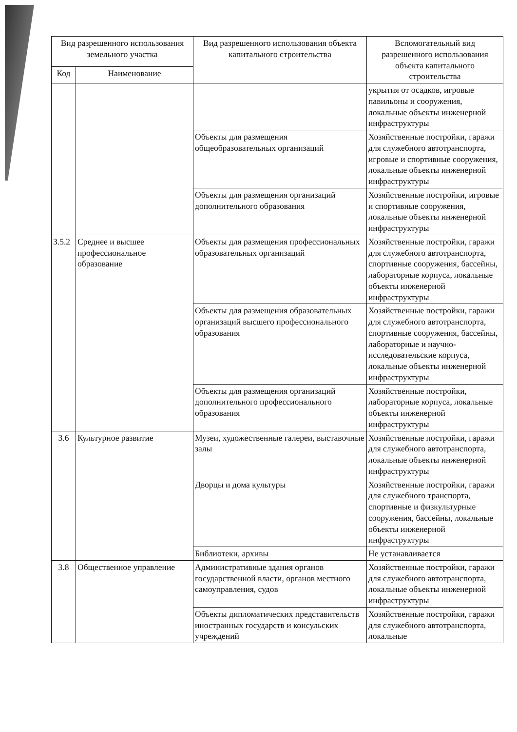| Вид разрешенного использования земельного участка | | Вид разрешенного использования объекта капитального строительства | Вспомогательный вид разрешенного использования объекта капитального строительства |
| --- | --- | --- | --- |
| Код | Наименование | | |
| | | | укрытия от осадков, игровые павильоны и сооружения, локальные объекты инженерной инфраструктуры |
| | | Объекты для размещения общеобразовательных организаций | Хозяйственные постройки, гаражи для служебного автотранспорта, игровые и спортивные сооружения, локальные объекты инженерной инфраструктуры |
| | | Объекты для размещения организаций дополнительного образования | Хозяйственные постройки, игровые и спортивные сооружения, локальные объекты инженерной инфраструктуры |
| 3.5.2 | Среднее и высшее профессиональное образование | Объекты для размещения профессиональных образовательных организаций | Хозяйственные постройки, гаражи для служебного автотранспорта, спортивные сооружения, бассейны, лабораторные корпуса, локальные объекты инженерной инфраструктуры |
| | | Объекты для размещения образовательных организаций высшего профессионального образования | Хозяйственные постройки, гаражи для служебного автотранспорта, спортивные сооружения, бассейны, лабораторные и научно-исследовательские корпуса, локальные объекты инженерной инфраструктуры |
| | | Объекты для размещения организаций дополнительного профессионального образования | Хозяйственные постройки, лабораторные корпуса, локальные объекты инженерной инфраструктуры |
| 3.6 | Культурное развитие | Музеи, художественные галереи, выставочные залы | Хозяйственные постройки, гаражи для служебного автотранспорта, локальные объекты инженерной инфраструктуры |
| | | Дворцы и дома культуры | Хозяйственные постройки, гаражи для служебного транспорта, спортивные и физкультурные сооружения, бассейны, локальные объекты инженерной инфраструктуры |
| | | Библиотеки, архивы | Не устанавливается |
| 3.8 | Общественное управление | Административные здания органов государственной власти, органов местного самоуправления, судов | Хозяйственные постройки, гаражи для служебного автотранспорта, локальные объекты инженерной инфраструктуры |
| | | Объекты дипломатических представительств иностранных государств и консульских учреждений | Хозяйственные постройки, гаражи для служебного автотранспорта, локальные |